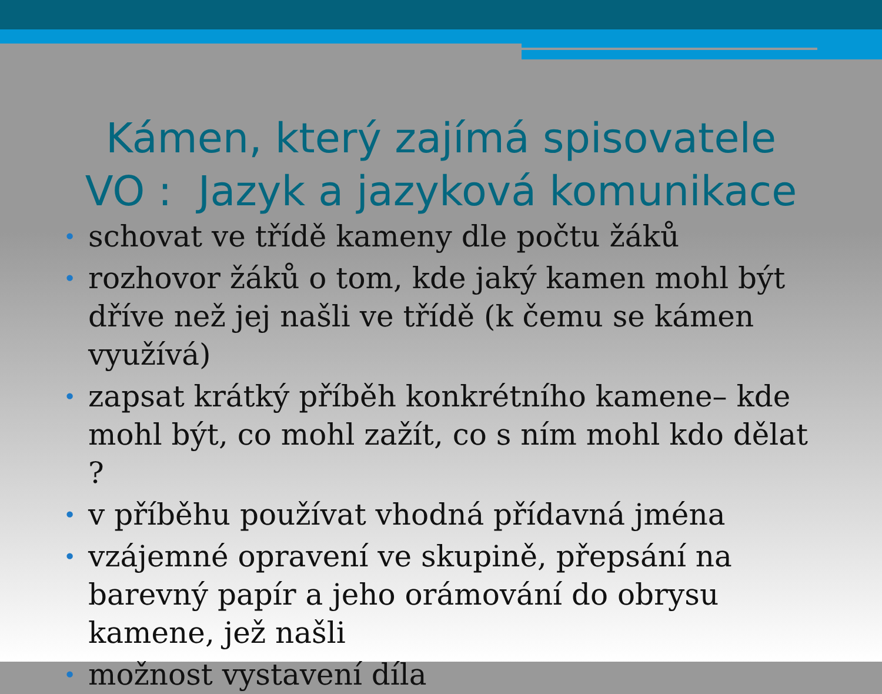Kámen, který zajímá spisovatele
VO : Jazyk a jazyková komunikace
• schovat ve třídě kameny dle počtu žáků
• rozhovor žáků o tom, kde jaký kamen mohl být dříve než jej našli ve třídě (k čemu se kámen využívá)
• zapsat krátký příběh konkrétního kamene– kde mohl být, co mohl zažít, co s ním mohl kdo dělat ?
• v příběhu používat vhodná přídavná jména
• vzájemné opravení ve skupině, přepsání na barevný papír a jeho orámování do obrysu kamene, jež našli
• možnost vystavení díla